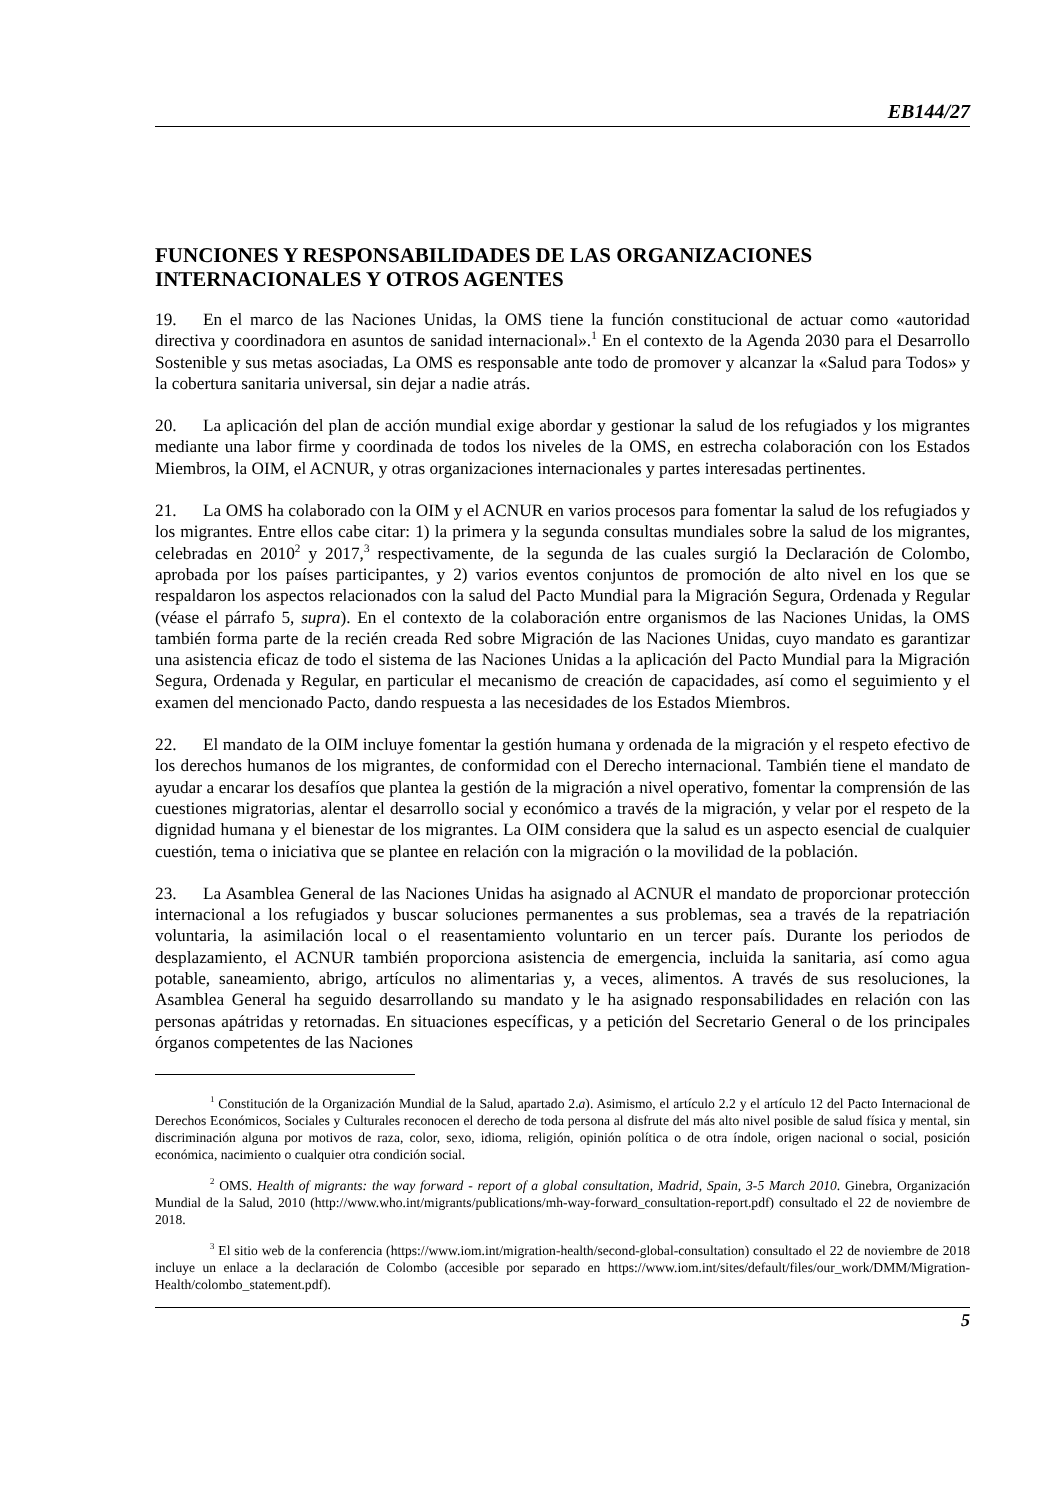EB144/27
FUNCIONES Y RESPONSABILIDADES DE LAS ORGANIZACIONES INTERNACIONALES Y OTROS AGENTES
19. En el marco de las Naciones Unidas, la OMS tiene la función constitucional de actuar como «autoridad directiva y coordinadora en asuntos de sanidad internacional».<sup>1</sup> En el contexto de la Agenda 2030 para el Desarrollo Sostenible y sus metas asociadas, La OMS es responsable ante todo de promover y alcanzar la «Salud para Todos» y la cobertura sanitaria universal, sin dejar a nadie atrás.
20. La aplicación del plan de acción mundial exige abordar y gestionar la salud de los refugiados y los migrantes mediante una labor firme y coordinada de todos los niveles de la OMS, en estrecha colaboración con los Estados Miembros, la OIM, el ACNUR, y otras organizaciones internacionales y partes interesadas pertinentes.
21. La OMS ha colaborado con la OIM y el ACNUR en varios procesos para fomentar la salud de los refugiados y los migrantes. Entre ellos cabe citar: 1) la primera y la segunda consultas mundiales sobre la salud de los migrantes, celebradas en 2010<sup>2</sup> y 2017,<sup>3</sup> respectivamente, de la segunda de las cuales surgió la Declaración de Colombo, aprobada por los países participantes, y 2) varios eventos conjuntos de promoción de alto nivel en los que se respaldaron los aspectos relacionados con la salud del Pacto Mundial para la Migración Segura, Ordenada y Regular (véase el párrafo 5, supra). En el contexto de la colaboración entre organismos de las Naciones Unidas, la OMS también forma parte de la recién creada Red sobre Migración de las Naciones Unidas, cuyo mandato es garantizar una asistencia eficaz de todo el sistema de las Naciones Unidas a la aplicación del Pacto Mundial para la Migración Segura, Ordenada y Regular, en particular el mecanismo de creación de capacidades, así como el seguimiento y el examen del mencionado Pacto, dando respuesta a las necesidades de los Estados Miembros.
22. El mandato de la OIM incluye fomentar la gestión humana y ordenada de la migración y el respeto efectivo de los derechos humanos de los migrantes, de conformidad con el Derecho internacional. También tiene el mandato de ayudar a encarar los desafíos que plantea la gestión de la migración a nivel operativo, fomentar la comprensión de las cuestiones migratorias, alentar el desarrollo social y económico a través de la migración, y velar por el respeto de la dignidad humana y el bienestar de los migrantes. La OIM considera que la salud es un aspecto esencial de cualquier cuestión, tema o iniciativa que se plantee en relación con la migración o la movilidad de la población.
23. La Asamblea General de las Naciones Unidas ha asignado al ACNUR el mandato de proporcionar protección internacional a los refugiados y buscar soluciones permanentes a sus problemas, sea a través de la repatriación voluntaria, la asimilación local o el reasentamiento voluntario en un tercer país. Durante los periodos de desplazamiento, el ACNUR también proporciona asistencia de emergencia, incluida la sanitaria, así como agua potable, saneamiento, abrigo, artículos no alimentarias y, a veces, alimentos. A través de sus resoluciones, la Asamblea General ha seguido desarrollando su mandato y le ha asignado responsabilidades en relación con las personas apátridas y retornadas. En situaciones específicas, y a petición del Secretario General o de los principales órganos competentes de las Naciones
<sup>1</sup> Constitución de la Organización Mundial de la Salud, apartado 2.a). Asimismo, el artículo 2.2 y el artículo 12 del Pacto Internacional de Derechos Económicos, Sociales y Culturales reconocen el derecho de toda persona al disfrute del más alto nivel posible de salud física y mental, sin discriminación alguna por motivos de raza, color, sexo, idioma, religión, opinión política o de otra índole, origen nacional o social, posición económica, nacimiento o cualquier otra condición social.
<sup>2</sup> OMS. Health of migrants: the way forward - report of a global consultation, Madrid, Spain, 3-5 March 2010. Ginebra, Organización Mundial de la Salud, 2010 (http://www.who.int/migrants/publications/mh-way-forward_consultation-report.pdf) consultado el 22 de noviembre de 2018.
<sup>3</sup> El sitio web de la conferencia (https://www.iom.int/migration-health/second-global-consultation) consultado el 22 de noviembre de 2018 incluye un enlace a la declaración de Colombo (accesible por separado en https://www.iom.int/sites/default/files/our_work/DMM/Migration-Health/colombo_statement.pdf).
5